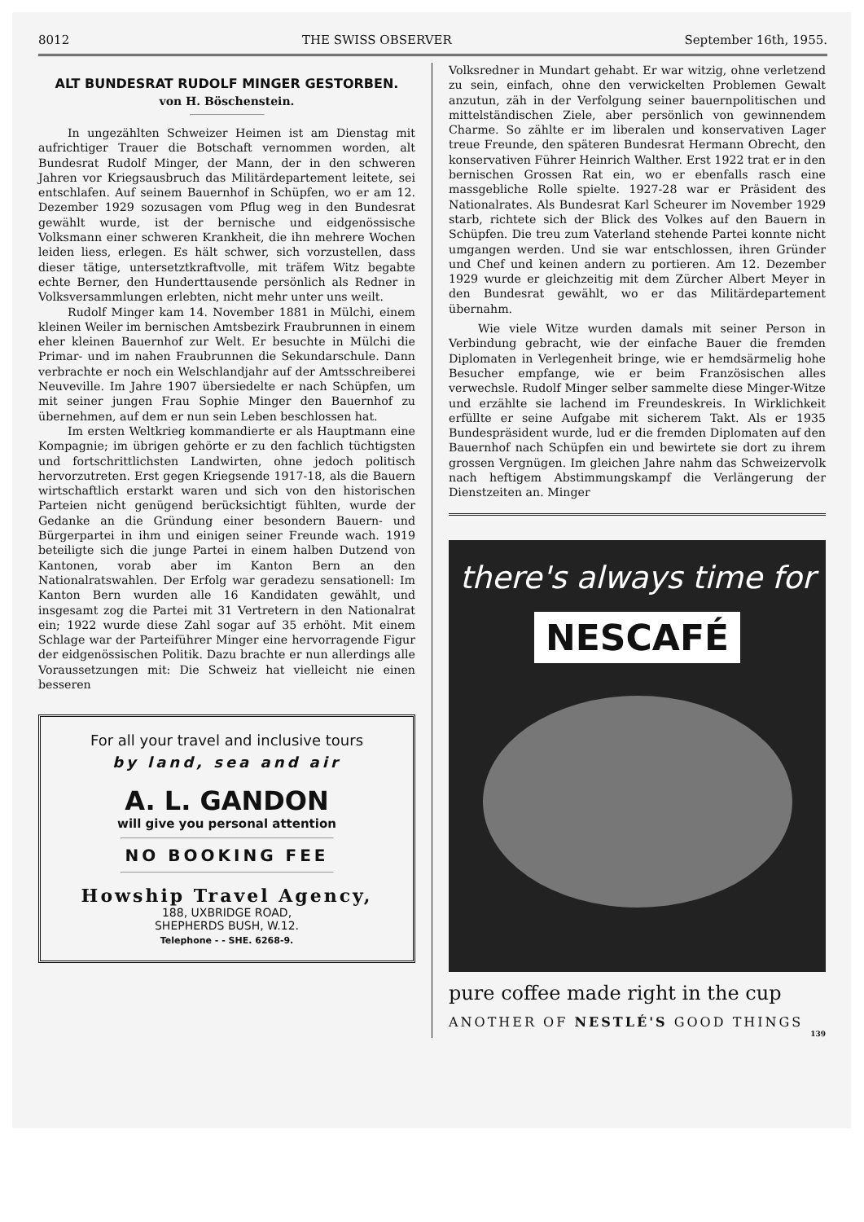8012 THE SWISS OBSERVER September 16th, 1955.
ALT BUNDESRAT RUDOLF MINGER GESTORBEN.
von H. Böschenstein.
In ungezählten Schweizer Heimen ist am Dienstag mit aufrichtiger Trauer die Botschaft vernommen worden, alt Bundesrat Rudolf Minger, der Mann, der in den schweren Jahren vor Kriegsausbruch das Militärdepartement leitete, sei entschlafen. Auf seinem Bauernhof in Schüpfen, wo er am 12. Dezember 1929 sozusagen vom Pflug weg in den Bundesrat gewählt wurde, ist der bernische und eidgenössische Volksmann einer schweren Krankheit, die ihn mehrere Wochen leiden liess, erlegen. Es hält schwer, sich vorzustellen, dass dieser tätige, untersetztkraftvolle, mit träfem Witz begabte echte Berner, den Hunderttausende persönlich als Redner in Volksversammlungen erlebten, nicht mehr unter uns weilt.
Rudolf Minger kam 14. November 1881 in Mülchi, einem kleinen Weiler im bernischen Amtsbezirk Fraubrunnen in einem eher kleinen Bauernhof zur Welt. Er besuchte in Mülchi die Primar- und im nahen Fraubrunnen die Sekundarschule. Dann verbrachte er noch ein Welschlandjahr auf der Amtsschreiberei Neuveville. Im Jahre 1907 übersiedelte er nach Schüpfen, um mit seiner jungen Frau Sophie Minger den Bauernhof zu übernehmen, auf dem er nun sein Leben beschlossen hat.
Im ersten Weltkrieg kommandierte er als Hauptmann eine Kompagnie; im übrigen gehörte er zu den fachlich tüchtigsten und fortschrittlichsten Landwirten, ohne jedoch politisch hervorzutreten. Erst gegen Kriegsende 1917-18, als die Bauern wirtschaftlich erstarkt waren und sich von den historischen Parteien nicht genügend berücksichtigt fühlten, wurde der Gedanke an die Gründung einer besondern Bauern- und Bürgerpartei in ihm und einigen seiner Freunde wach. 1919 beteiligte sich die junge Partei in einem halben Dutzend von Kantonen, vorab aber im Kanton Bern an den Nationalratswahlen. Der Erfolg war geradezu sensationell: Im Kanton Bern wurden alle 16 Kandidaten gewählt, und insgesamt zog die Partei mit 31 Vertretern in den Nationalrat ein; 1922 wurde diese Zahl sogar auf 35 erhöht. Mit einem Schlage war der Parteiführer Minger eine hervorragende Figur der eidgenössischen Politik. Dazu brachte er nun allerdings alle Voraussetzungen mit: Die Schweiz hat vielleicht nie einen besseren
For all your travel and inclusive tours
by land, sea and air
A. L. GANDON
will give you personal attention
NO BOOKING FEE
Howship Travel Agency,
188, UXBRIDGE ROAD,
SHEPHERDS BUSH, W.12.
Telephone - - SHE. 6268-9.
Volksredner in Mundart gehabt. Er war witzig, ohne verletzend zu sein, einfach, ohne den verwickelten Problemen Gewalt anzutun, zäh in der Verfolgung seiner bauernpolitischen und mittelständischen Ziele, aber persönlich von gewinnendem Charme. So zählte er im liberalen und konservativen Lager treue Freunde, den späteren Bundesrat Hermann Obrecht, den konservativen Führer Heinrich Walther. Erst 1922 trat er in den bernischen Grossen Rat ein, wo er ebenfalls rasch eine massgebliche Rolle spielte. 1927-28 war er Präsident des Nationalrates. Als Bundesrat Karl Scheurer im November 1929 starb, richtete sich der Blick des Volkes auf den Bauern in Schüpfen. Die treu zum Vaterland stehende Partei konnte nicht umgangen werden. Und sie war entschlossen, ihren Gründer und Chef und keinen andern zu portieren. Am 12. Dezember 1929 wurde er gleichzeitig mit dem Zürcher Albert Meyer in den Bundesrat gewählt, wo er das Militärdepartement übernahm.
Wie viele Witze wurden damals mit seiner Person in Verbindung gebracht, wie der einfache Bauer die fremden Diplomaten in Verlegenheit bringe, wie er hemdsärmelig hohe Besucher empfange, wie er beim Französischen alles verwechsle. Rudolf Minger selber sammelte diese Minger-Witze und erzählte sie lachend im Freundeskreis. In Wirklichkeit erfüllte er seine Aufgabe mit sicherem Takt. Als er 1935 Bundespräsident wurde, lud er die fremden Diplomaten auf den Bauernhof nach Schüpfen ein und bewirtete sie dort zu ihrem grossen Vergnügen. Im gleichen Jahre nahm das Schweizervolk nach heftigem Abstimmungskampf die Verlängerung der Dienstzeiten an. Minger
there's always time for
NESCAFÉ
pure coffee made right in the cup
ANOTHER OF NESTLÉ'S GOOD THINGS
139